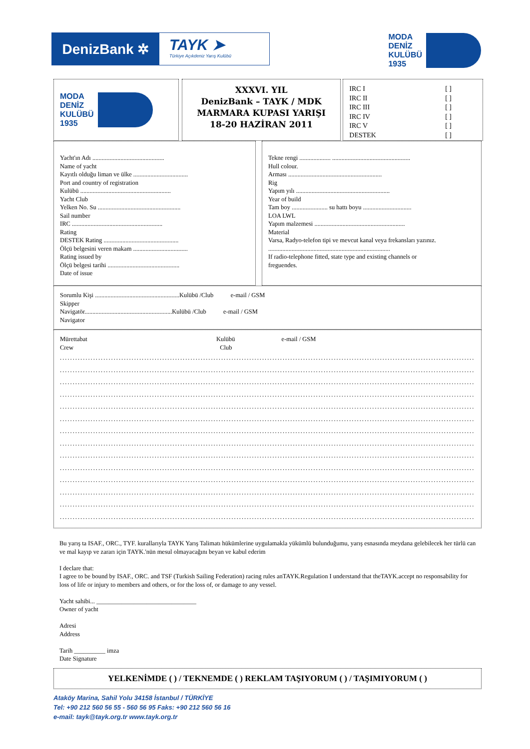DenizBank ✲
TAYK ➤
Türkiye Açıkdeniz Yarış Kulübü
MODA
DENİZ
KULÜBÜ
1935
MODA
DENİZ
KULÜBÜ
1935
XXXVI. YIL
DenizBank – TAYK / MDK
MARMARA KUPASI YARIŞI
18-20 HAZİRAN 2011
IRC I [ ]
IRC II [ ]
IRC III [ ]
IRC IV [ ]
IRC V [ ]
DESTEK [ ]
Yacht'ın Adı ..............................................
Name of yacht
Kayıtlı olduğu liman ve ülke ...................................
Port and country of registration
Kulübü ..........................................................
Yacht Club
Yelken No. Su .....................................................
Sail number
IRC ..........................................................
Rating
DESTEK Rating ................................................
Ölçü belgesini veren makam ...................................
Rating issued by
Ölçü belgesi tarihi ..............................................
Date of issue
Tekne rengi .................... ..................................................
Hull colour.
Arması ............................................................
Rig
Yapım yılı ............................................................
Year of build
Tam boy ....................... su hattı boyu ...............................
LOA LWL
Yapım malzemesi ..........................................................
Material
Varsa, Radyo-telefon tipi ve mevcut kanal veya frekansları yazınız.
..............................................................................
If radio-telephone fitted, state type and existing channels or
freguendes.
Sorumlu Kişi ......................................................Kulübü /Club e-mail / GSM
Skipper
Navigatör........................................................Kulübü /Club e-mail / GSM
Navigator
Mürettabat Kulübü e-mail / GSM
Crew Club
..................................................................................................................................................................................
..................................................................................................................................................................................
..................................................................................................................................................................................
..................................................................................................................................................................................
..................................................................................................................................................................................
..................................................................................................................................................................................
..................................................................................................................................................................................
..................................................................................................................................................................................
..................................................................................................................................................................................
..................................................................................................................................................................................
..................................................................................................................................................................................
..................................................................................................................................................................................
..................................................................................................................................................................................
..................................................................................................................................................................................
Bu yarış ta ISAF., ORC., TYF. kurallarıyla TAYK Yarış Talimatı hükümlerine uygulamakla yükümlü bulunduğumu, yarış esnasında meydana gelebilecek her türlü can ve mal kayıp ve zararı için TAYK.'nün mesul olmayacağını beyan ve kabul ederim
I declare that:
I agree to be bound by ISAF., ORC. and TSF (Turkish Sailing Federation) racing rules anTAYK.Regulation I understand that theTAYK.accept no responsability for loss of life or injury to members and others, or for the loss of, or damage to any vessel.
Yacht sahibi... ________________________________
Owner of yacht
Adresi
Address
Tarih __________ imza
Date Signature
YELKENİMDE ( ) / TEKNEMDE ( ) REKLAM TAŞIYORUM ( ) / TAŞIMIYORUM ( )
Ataköy Marina, Sahil Yolu 34158 İstanbul / TÜRKİYE
Tel: +90 212 560 56 55 - 560 56 95 Faks: +90 212 560 56 16
e-mail: tayk@tayk.org.tr www.tayk.org.tr